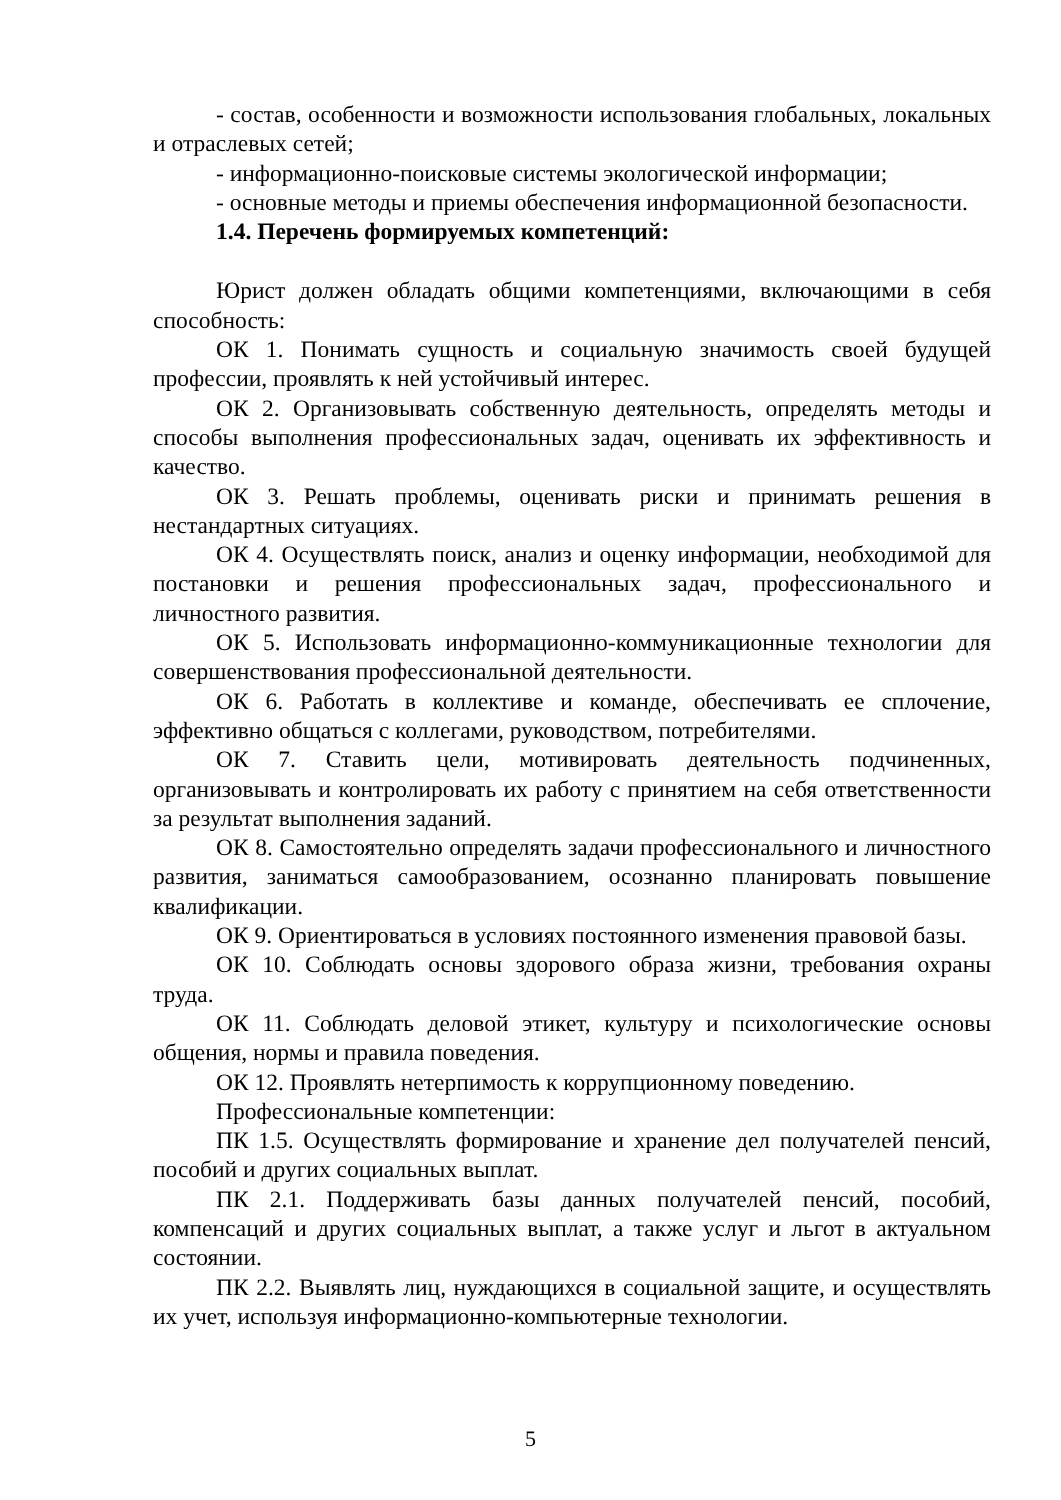- состав, особенности и возможности использования глобальных, локальных и отраслевых сетей;
- информационно-поисковые системы экологической информации;
- основные методы и приемы обеспечения информационной безопасности.
1.4. Перечень формируемых компетенций:
Юрист должен обладать общими компетенциями, включающими в себя способность:
ОК 1. Понимать сущность и социальную значимость своей будущей профессии, проявлять к ней устойчивый интерес.
ОК 2. Организовывать собственную деятельность, определять методы и способы выполнения профессиональных задач, оценивать их эффективность и качество.
ОК 3. Решать проблемы, оценивать риски и принимать решения в нестандартных ситуациях.
ОК 4. Осуществлять поиск, анализ и оценку информации, необходимой для постановки и решения профессиональных задач, профессионального и личностного развития.
ОК 5. Использовать информационно-коммуникационные технологии для совершенствования профессиональной деятельности.
ОК 6. Работать в коллективе и команде, обеспечивать ее сплочение, эффективно общаться с коллегами, руководством, потребителями.
ОК 7. Ставить цели, мотивировать деятельность подчиненных, организовывать и контролировать их работу с принятием на себя ответственности за результат выполнения заданий.
ОК 8. Самостоятельно определять задачи профессионального и личностного развития, заниматься самообразованием, осознанно планировать повышение квалификации.
ОК 9. Ориентироваться в условиях постоянного изменения правовой базы.
ОК 10. Соблюдать основы здорового образа жизни, требования охраны труда.
ОК 11. Соблюдать деловой этикет, культуру и психологические основы общения, нормы и правила поведения.
ОК 12. Проявлять нетерпимость к коррупционному поведению.
Профессиональные компетенции:
ПК 1.5. Осуществлять формирование и хранение дел получателей пенсий, пособий и других социальных выплат.
ПК 2.1. Поддерживать базы данных получателей пенсий, пособий, компенсаций и других социальных выплат, а также услуг и льгот в актуальном состоянии.
ПК 2.2. Выявлять лиц, нуждающихся в социальной защите, и осуществлять их учет, используя информационно-компьютерные технологии.
5